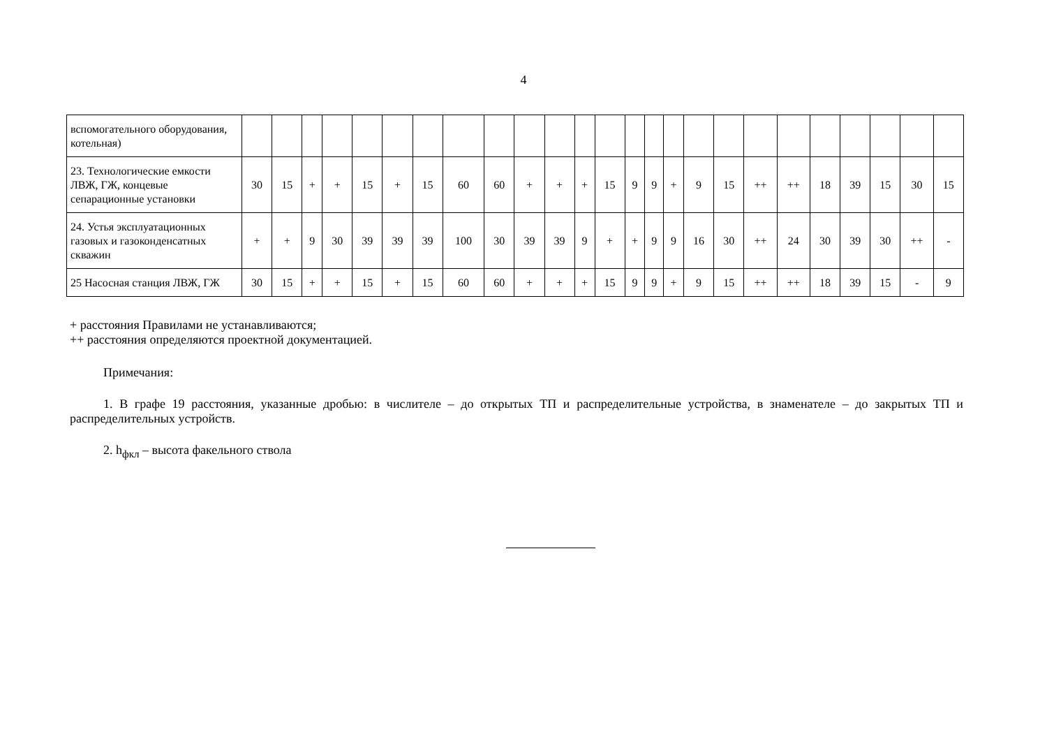4
| вспомогательного оборудования, котельная) | | | | | | | | | | | | | | | | | | | | | | | | | |
| 23. Технологические емкости ЛВЖ, ГЖ, концевые сепарационные установки | 30 | 15 | + | + | 15 | + | 15 | 60 | 60 | + | + | + | 15 | 9 | 9 | + | 9 | 15 | ++ | ++ | 18 | 39 | 15 | 30 | 15 |
| 24. Устья эксплуатационных газовых и газоконденсатных скважин | + | + | 9 | 30 | 39 | 39 | 39 | 100 | 30 | 39 | 39 | 9 | + | + | 9 | 9 | 16 | 30 | ++ | 24 | 30 | 39 | 30 | ++ | - |
| 25 Насосная станция ЛВЖ, ГЖ | 30 | 15 | + | + | 15 | + | 15 | 60 | 60 | + | + | + | 15 | 9 | 9 | + | 9 | 15 | ++ | ++ | 18 | 39 | 15 | - | 9 |
+ расстояния Правилами не устанавливаются;
++ расстояния определяются проектной документацией.
Примечания:
1. В графе 19 расстояния, указанные дробью: в числителе – до открытых ТП и распределительные устройства, в знаменателе – до закрытых ТП и распределительных устройств.
2. h<sub>фкл</sub> – высота факельного ствола